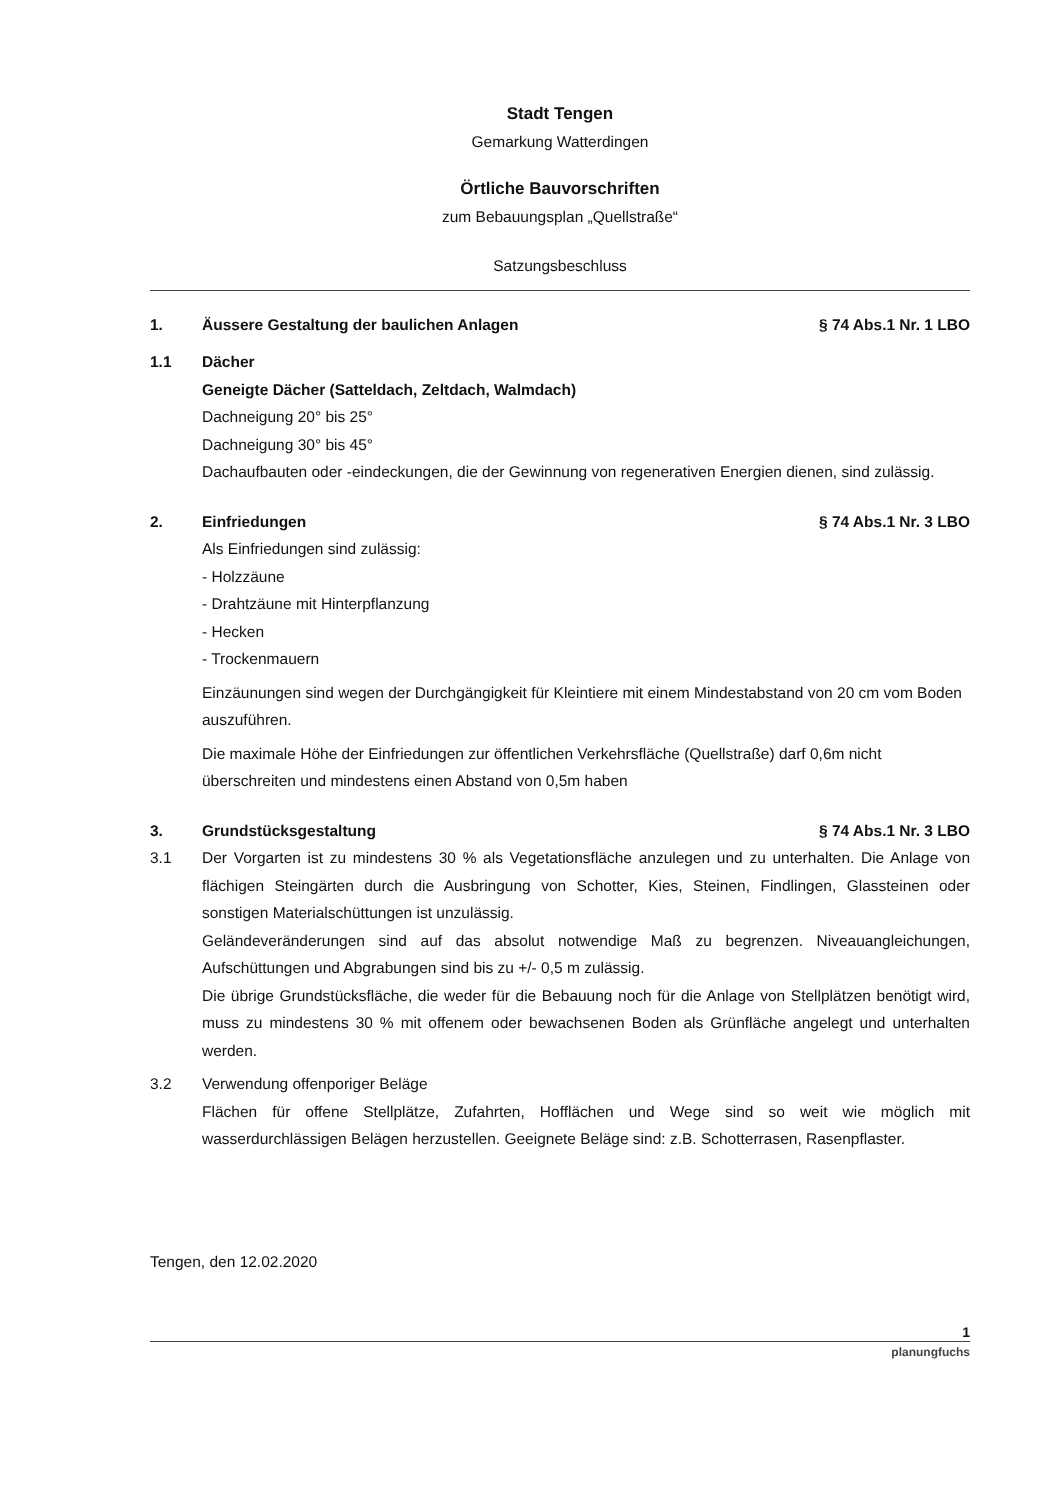Stadt Tengen
Gemarkung Watterdingen
Örtliche Bauvorschriften
zum Bebauungsplan „Quellstraße“
Satzungsbeschluss
1. Äussere Gestaltung der baulichen Anlagen § 74 Abs.1 Nr. 1 LBO
1.1 Dächer
Geneigte Dächer (Satteldach, Zeltdach, Walmdach)
Dachneigung 20° bis 25°
Dachneigung 30° bis 45°
Dachaufbauten oder -eindeckungen, die der Gewinnung von regenerativen Energien dienen, sind zulässig.
2. Einfriedungen § 74 Abs.1 Nr. 3 LBO
Als Einfriedungen sind zulässig:
- Holzzäune
- Drahtzäune mit Hinterpflanzung
- Hecken
- Trockenmauern
Einzäunungen sind wegen der Durchgängigkeit für Kleintiere mit einem Mindestabstand von 20 cm vom Boden auszuführen.
Die maximale Höhe der Einfriedungen zur öffentlichen Verkehrsfläche (Quellstraße) darf 0,6m nicht überschreiten und mindestens einen Abstand von 0,5m haben
3. Grundstücksgestaltung § 74 Abs.1 Nr. 3 LBO
3.1 Der Vorgarten ist zu mindestens 30 % als Vegetationsfläche anzulegen und zu unterhalten. Die Anlage von flächigen Steingärten durch die Ausbringung von Schotter, Kies, Steinen, Findlingen, Glassteinen oder sonstigen Materialschüttungen ist unzulässig.
Geländeveränderungen sind auf das absolut notwendige Maß zu begrenzen. Niveauangleichungen, Aufschüttungen und Abgrabungen sind bis zu +/- 0,5 m zulässig.
Die übrige Grundstücksfläche, die weder für die Bebauung noch für die Anlage von Stellplätzen benötigt wird, muss zu mindestens 30 % mit offenem oder bewachsenen Boden als Grünfläche angelegt und unterhalten werden.
3.2 Verwendung offenporiger Beläge
Flächen für offene Stellplätze, Zufahrten, Hofflächen und Wege sind so weit wie möglich mit wasserdurchlässigen Belägen herzustellen. Geeignete Beläge sind: z.B. Schotterrasen, Rasenpflaster.
Tengen, den 12.02.2020
1
planungfuchs